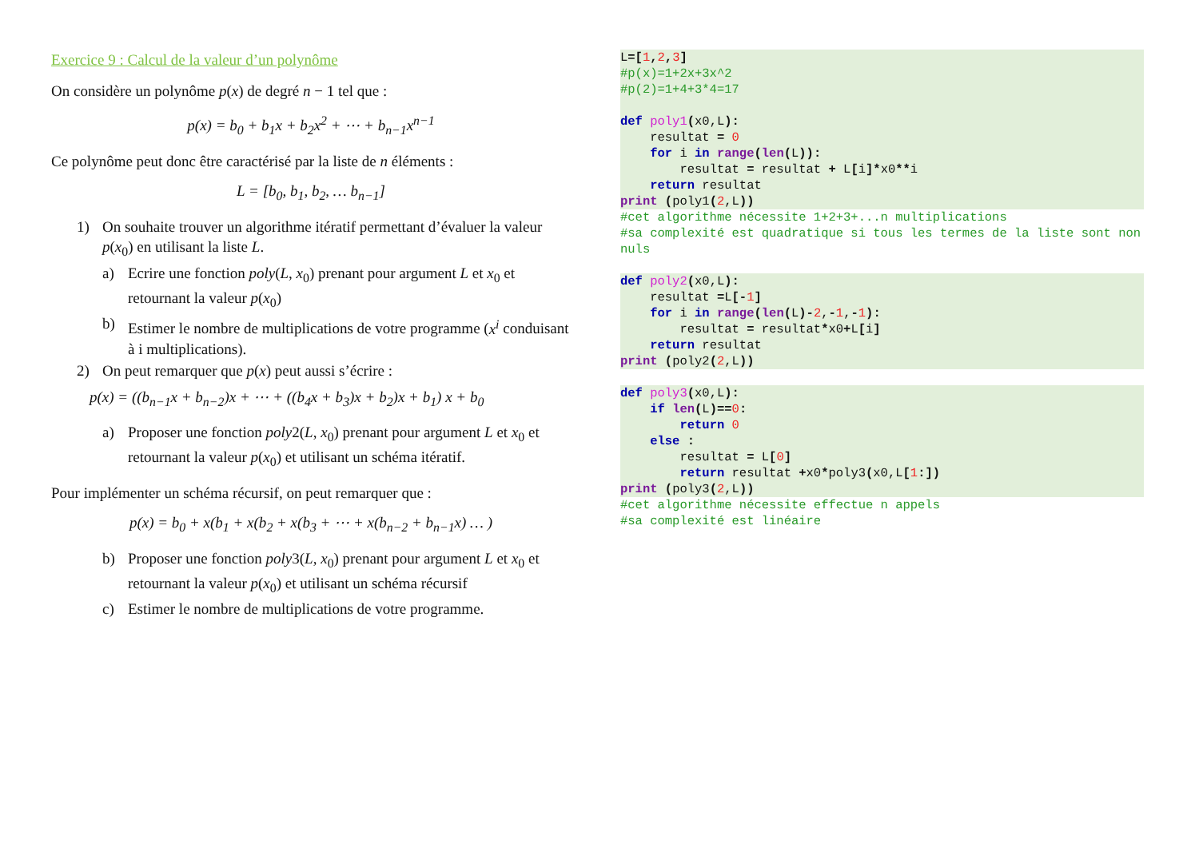Exercice 9 : Calcul de la valeur d’un polynôme
On considère un polynôme p(x) de degré n − 1 tel que :
p(x) = b<sub>0</sub> + b<sub>1</sub>x + b<sub>2</sub>x<sup>2</sup> + ⋯ + b<sub>n−1</sub>x<sup>n−1</sup>
Ce polynôme peut donc être caractérisé par la liste de n éléments :
L = [b<sub>0</sub>, b<sub>1</sub>, b<sub>2</sub>, … b<sub>n−1</sub>]
1) On souhaite trouver un algorithme itératif permettant d’évaluer la valeur p(x<sub>0</sub>) en utilisant la liste L.
a) Ecrire une fonction poly(L, x<sub>0</sub>) prenant pour argument L et x<sub>0</sub> et retournant la valeur p(x<sub>0</sub>)
b) Estimer le nombre de multiplications de votre programme (x<sup>i</sup> conduisant à i multiplications).
2) On peut remarquer que p(x) peut aussi s’écrire :
p(x) = ((b<sub>n−1</sub>x + b<sub>n−2</sub>)x + ⋯ + ((b<sub>4</sub>x + b<sub>3</sub>)x + b<sub>2</sub>)x + b<sub>1</sub>) x + b<sub>0</sub>
a) Proposer une fonction poly2(L, x<sub>0</sub>) prenant pour argument L et x<sub>0</sub> et retournant la valeur p(x<sub>0</sub>) et utilisant un schéma itératif.
Pour implémenter un schéma récursif, on peut remarquer que :
p(x) = b<sub>0</sub> + x(b<sub>1</sub> + x(b<sub>2</sub> + x(b<sub>3</sub> + ⋯ + x(b<sub>n−2</sub> + b<sub>n−1</sub>x) … )
b) Proposer une fonction poly3(L, x<sub>0</sub>) prenant pour argument L et x<sub>0</sub> et retournant la valeur p(x<sub>0</sub>) et utilisant un schéma récursif
c) Estimer le nombre de multiplications de votre programme.
L=[1, 2, 3]
#p(x)=1+2x+3x^2
#p(2)=1+4+3*4=17

def poly1(x0,L):
    resultat = 0
    for i in range(len(L)):
        resultat = resultat + L[i]*x0**i
    return resultat
print (poly1(2,L))
#cet algorithme nécessite 1+2+3+...n multiplications
#sa complexité est quadratique si tous les termes de la liste sont non nuls
def poly2(x0,L):
    resultat =L[-1]
    for i in range(len(L)-2,-1,-1):
        resultat = resultat*x0+L[i]
    return resultat
print (poly2(2,L))
def poly3(x0,L):
    if len(L)==0:
        return 0
    else :
        resultat = L[0]
        return resultat +x0*poly3(x0,L[1:])
print (poly3(2,L))
#cet algorithme nécessite effectue n appels
#sa complexité est linéaire